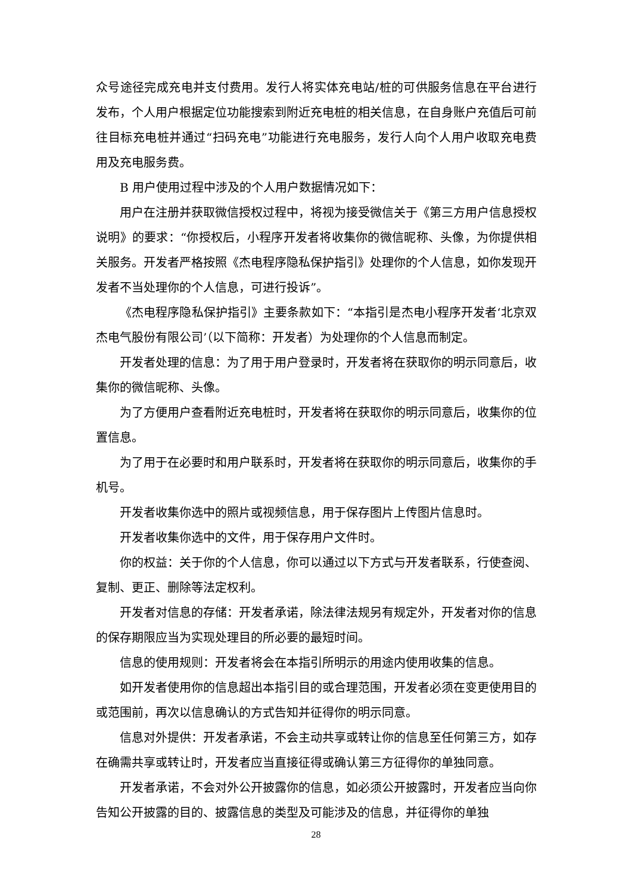众号途径完成充电并支付费用。发行人将实体充电站/桩的可供服务信息在平台进行发布，个人用户根据定位功能搜索到附近充电桩的相关信息，在自身账户充值后可前往目标充电桩并通过“扫码充电”功能进行充电服务，发行人向个人用户收取充电费用及充电服务费。
B 用户使用过程中涉及的个人用户数据情况如下：
用户在注册并获取微信授权过程中，将视为接受微信关于《第三方用户信息授权说明》的要求：“你授权后，小程序开发者将收集你的微信昵称、头像，为你提供相关服务。开发者严格按照《杰电程序隐私保护指引》处理你的个人信息，如你发现开发者不当处理你的个人信息，可进行投诉”。
《杰电程序隐私保护指引》主要条款如下：“本指引是杰电小程序开发者‘北京双杰电气股份有限公司’（以下简称：开发者）为处理你的个人信息而制定。
开发者处理的信息：为了用于用户登录时，开发者将在获取你的明示同意后，收集你的微信昵称、头像。
为了方便用户查看附近充电桩时，开发者将在获取你的明示同意后，收集你的位置信息。
为了用于在必要时和用户联系时，开发者将在获取你的明示同意后，收集你的手机号。
开发者收集你选中的照片或视频信息，用于保存图片上传图片信息时。
开发者收集你选中的文件，用于保存用户文件时。
你的权益：关于你的个人信息，你可以通过以下方式与开发者联系，行使查阅、复制、更正、删除等法定权利。
开发者对信息的存储：开发者承诺，除法律法规另有规定外，开发者对你的信息的保存期限应当为实现处理目的所必要的最短时间。
信息的使用规则：开发者将会在本指引所明示的用途内使用收集的信息。
如开发者使用你的信息超出本指引目的或合理范围，开发者必须在变更使用目的或范围前，再次以信息确认的方式告知并征得你的明示同意。
信息对外提供：开发者承诺，不会主动共享或转让你的信息至任何第三方，如存在确需共享或转让时，开发者应当直接征得或确认第三方征得你的单独同意。
开发者承诺，不会对外公开披露你的信息，如必须公开披露时，开发者应当向你告知公开披露的目的、披露信息的类型及可能涉及的信息，并征得你的单独
28